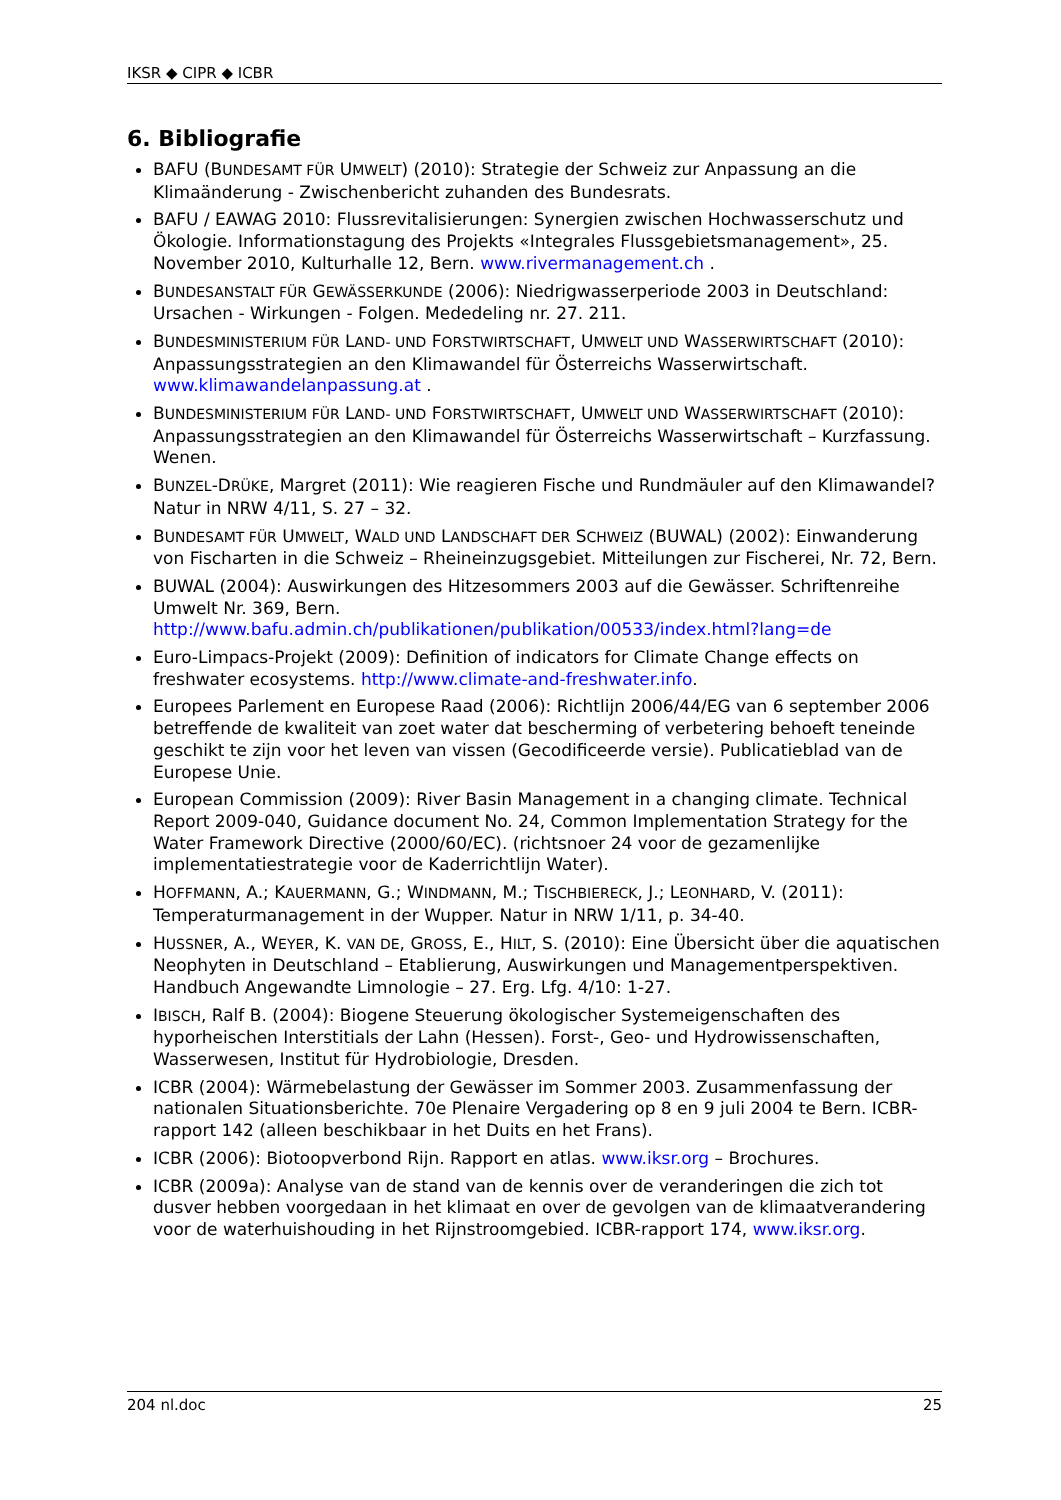IKSR ◆ CIPR ◆ ICBR
6. Bibliografie
BAFU (BUNDESAMT FÜR UMWELT) (2010): Strategie der Schweiz zur Anpassung an die Klimaänderung - Zwischenbericht zuhanden des Bundesrats.
BAFU / EAWAG 2010: Flussrevitalisierungen: Synergien zwischen Hochwasserschutz und Ökologie. Informationstagung des Projekts «Integrales Flussgebietsmanagement», 25. November 2010, Kulturhalle 12, Bern. www.rivermanagement.ch .
BUNDESANSTALT FÜR GEWÄSSERKUNDE (2006): Niedrigwasserperiode 2003 in Deutschland: Ursachen - Wirkungen - Folgen. Mededeling nr. 27. 211.
BUNDESMINISTERIUM FÜR LAND- UND FORSTWIRTSCHAFT, UMWELT UND WASSERWIRTSCHAFT (2010): Anpassungsstrategien an den Klimawandel für Österreichs Wasserwirtschaft. www.klimawandelanpassung.at .
BUNDESMINISTERIUM FÜR LAND- UND FORSTWIRTSCHAFT, UMWELT UND WASSERWIRTSCHAFT (2010): Anpassungsstrategien an den Klimawandel für Österreichs Wasserwirtschaft – Kurzfassung. Wenen.
BUNZEL-DRÜKE, Margret (2011): Wie reagieren Fische und Rundmäuler auf den Klimawandel? Natur in NRW 4/11, S. 27 – 32.
BUNDESAMT FÜR UMWELT, WALD UND LANDSCHAFT DER SCHWEIZ (BUWAL) (2002): Einwanderung von Fischarten in die Schweiz – Rheineinzugsgebiet. Mitteilungen zur Fischerei, Nr. 72, Bern.
BUWAL (2004): Auswirkungen des Hitzesommers 2003 auf die Gewässer. Schriftenreihe Umwelt Nr. 369, Bern. http://www.bafu.admin.ch/publikationen/publikation/00533/index.html?lang=de
Euro-Limpacs-Projekt (2009): Definition of indicators for Climate Change effects on freshwater ecosystems. http://www.climate-and-freshwater.info.
Europees Parlement en Europese Raad (2006): Richtlijn 2006/44/EG van 6 september 2006 betreffende de kwaliteit van zoet water dat bescherming of verbetering behoeft teneinde geschikt te zijn voor het leven van vissen (Gecodificeerde versie). Publicatieblad van de Europese Unie.
European Commission (2009): River Basin Management in a changing climate. Technical Report 2009-040, Guidance document No. 24, Common Implementation Strategy for the Water Framework Directive (2000/60/EC). (richtsnoer 24 voor de gezamenlijke implementatiestrategie voor de Kaderrichtlijn Water).
HOFFMANN, A.; KAUERMANN, G.; WINDMANN, M.; TISCHBIERECK, J.; LEONHARD, V. (2011): Temperaturmanagement in der Wupper. Natur in NRW 1/11, p. 34-40.
HUSSNER, A., WEYER, K. VAN DE, GROSS, E., HILT, S. (2010): Eine Übersicht über die aquatischen Neophyten in Deutschland – Etablierung, Auswirkungen und Managementperspektiven. Handbuch Angewandte Limnologie – 27. Erg. Lfg. 4/10: 1-27.
IBISCH, Ralf B. (2004): Biogene Steuerung ökologischer Systemeigenschaften des hyporheischen Interstitials der Lahn (Hessen). Forst-, Geo- und Hydrowissenschaften, Wasserwesen, Institut für Hydrobiologie, Dresden.
ICBR (2004): Wärmebelastung der Gewässer im Sommer 2003. Zusammenfassung der nationalen Situationsberichte. 70e Plenaire Vergadering op 8 en 9 juli 2004 te Bern. ICBR-rapport 142 (alleen beschikbaar in het Duits en het Frans).
ICBR (2006): Biotoopverbond Rijn. Rapport en atlas. www.iksr.org – Brochures.
ICBR (2009a): Analyse van de stand van de kennis over de veranderingen die zich tot dusver hebben voorgedaan in het klimaat en over de gevolgen van de klimaatverandering voor de waterhuishouding in het Rijnstroomgebied. ICBR-rapport 174, www.iksr.org.
204 nl.doc 25